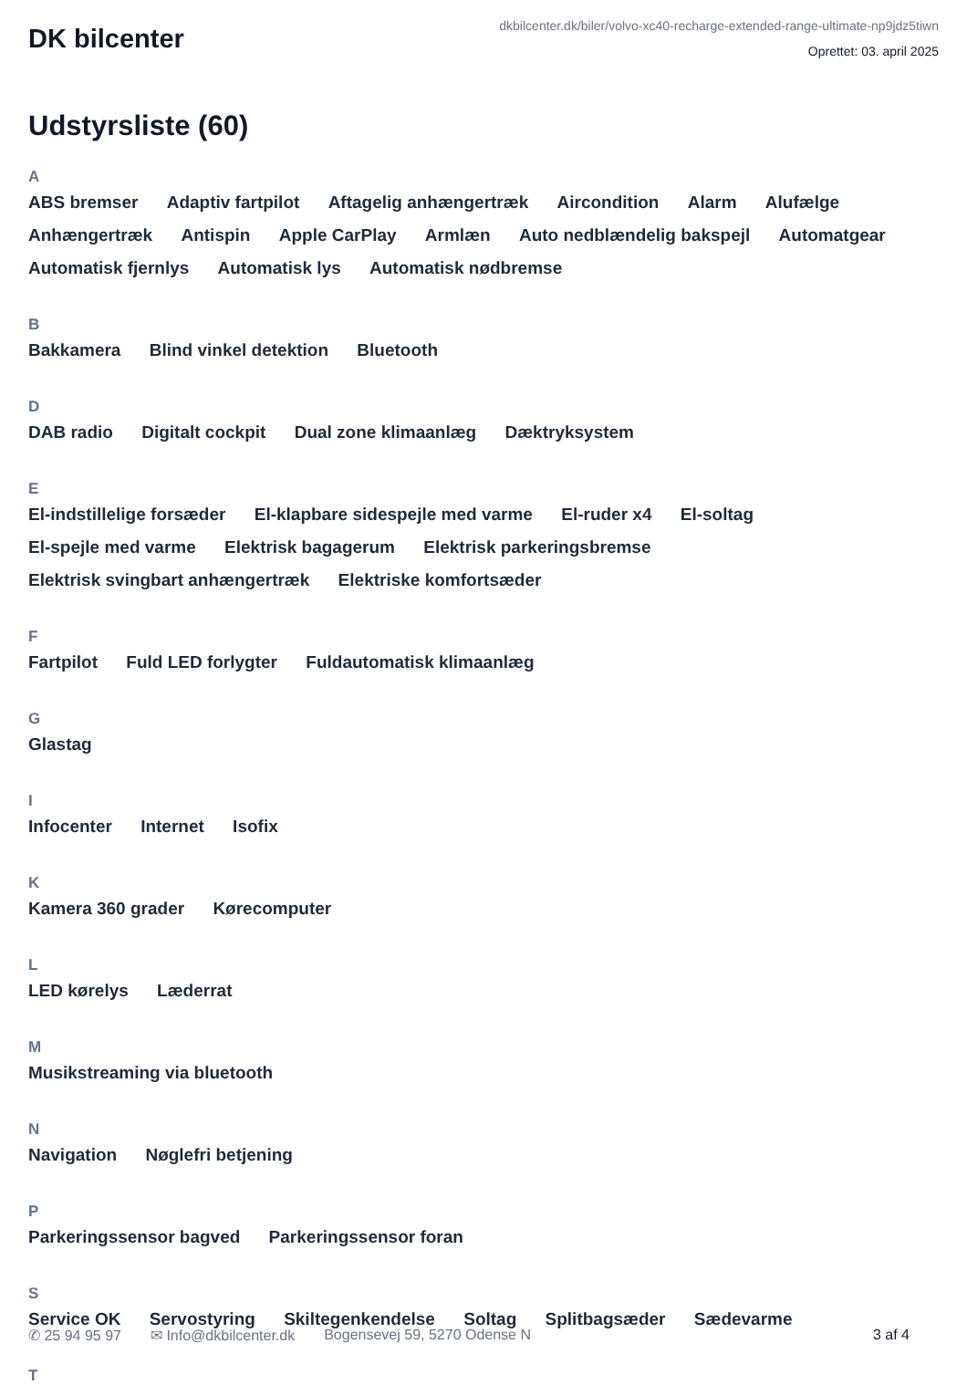DK bilcenter
dkbilcenter.dk/biler/volvo-xc40-recharge-extended-range-ultimate-np9jdz5tiwn
Oprettet: 03. april 2025
Udstyrsliste (60)
A
ABS bremser Adaptiv fartpilot Aftagelig anhængertræk Aircondition Alarm Alufælge Anhængertræk Antispin Apple CarPlay Armlæn Auto nedblændelig bakspejl Automatgear Automatisk fjernlys Automatisk lys Automatisk nødbremse
B
Bakkamera Blind vinkel detektion Bluetooth
D
DAB radio Digitalt cockpit Dual zone klimaanlæg Dæktryksystem
E
El-indstillelige forsæder El-klapbare sidespejle med varme El-ruder x4 El-soltag El-spejle med varme Elektrisk bagagerum Elektrisk parkeringsbremse Elektrisk svingbart anhængertræk Elektriske komfortsæder
F
Fartpilot Fuld LED forlygter Fuldautomatisk klimaanlæg
G
Glastag
I
Infocenter Internet Isofix
K
Kamera 360 grader Kørecomputer
L
LED kørelys Læderrat
M
Musikstreaming via bluetooth
N
Navigation Nøglefri betjening
P
Parkeringssensor bagved Parkeringssensor foran
S
Service OK Servostyring Skiltegenkendelse Soltag Splitbagsæder Sædevarme
T
✆ 25 94 95 97 ✉ Info@dkbilcenter.dk Bogensevej 59, 5270 Odense N 3 af 4